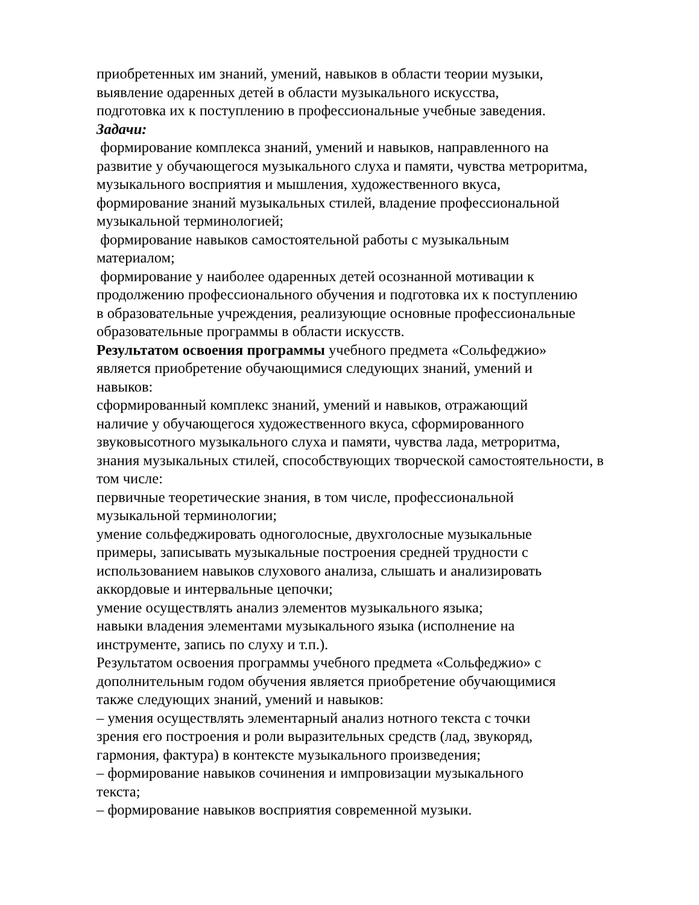приобретенных им знаний, умений, навыков в области теории музыки,
выявление одаренных детей в области музыкального искусства,
подготовка их к поступлению в профессиональные учебные заведения.
Задачи:
формирование комплекса знаний, умений и навыков, направленного на
развитие у обучающегося музыкального слуха и памяти, чувства метроритма,
музыкального восприятия и мышления, художественного вкуса,
формирование знаний музыкальных стилей, владение профессиональной
музыкальной терминологией;
формирование навыков самостоятельной работы с музыкальным
материалом;
формирование у наиболее одаренных детей осознанной мотивации к
продолжению профессионального обучения и подготовка их к поступлению
в образовательные учреждения, реализующие основные профессиональные
образовательные программы в области искусств.
Результатом освоения программы учебного предмета «Сольфеджио»
является приобретение обучающимися следующих знаний, умений и
навыков:
сформированный комплекс знаний, умений и навыков, отражающий
наличие у обучающегося художественного вкуса, сформированного
звуковысотного музыкального слуха и памяти, чувства лада, метроритма,
знания музыкальных стилей, способствующих творческой самостоятельности, в
том числе:
первичные теоретические знания, в том числе, профессиональной
музыкальной терминологии;
умение сольфеджировать одноголосные, двухголосные музыкальные
примеры, записывать музыкальные построения средней трудности с
использованием навыков слухового анализа, слышать и анализировать
аккордовые и интервальные цепочки;
умение осуществлять анализ элементов музыкального языка;
навыки владения элементами музыкального языка (исполнение на
инструменте, запись по слуху и т.п.).
Результатом освоения программы учебного предмета «Сольфеджио» с
дополнительным годом обучения является приобретение обучающимися
также следующих знаний, умений и навыков:
– умения осуществлять элементарный анализ нотного текста с точки
зрения его построения и роли выразительных средств (лад, звукоряд,
гармония, фактура) в контексте музыкального произведения;
– формирование навыков сочинения и импровизации музыкального
текста;
– формирование навыков восприятия современной музыки.